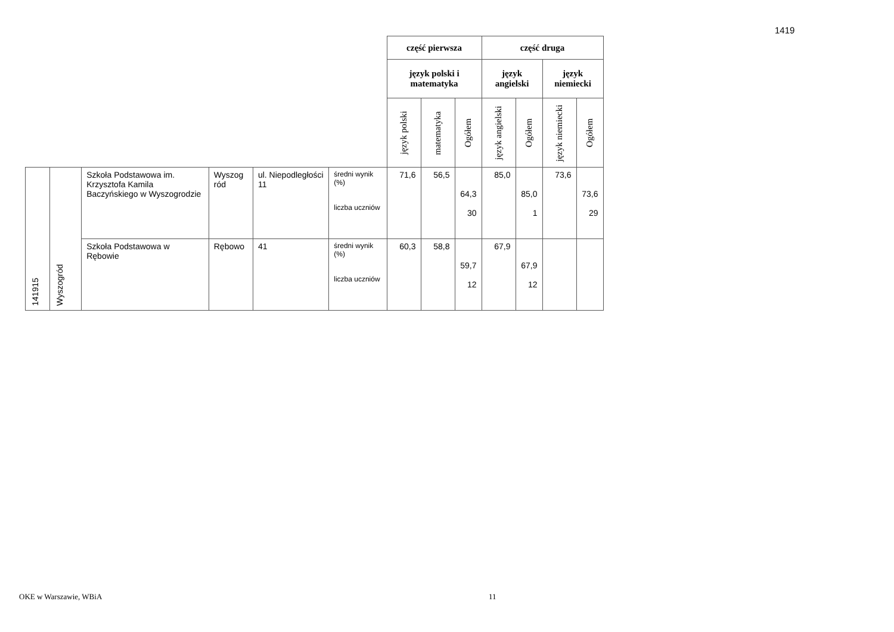1419
| | | | | | | część pierwsza | | | część druga | | | |
| | | | | | | język polski i matematyka | | | język angielski | | język niemiecki | |
| | | | | | | język polski | matematyka | Ogółem | język angielski | Ogółem | język niemiecki | Ogółem |
| 141915 | Wyszogród | Szkoła Podstawowa im. Krzysztofa Kamila Baczyńskiego w Wyszogrodzie | Wyszog ród | ul. Niepodległości 11 | średni wynik (%) liczba uczniów | 71,6 | 56,5 | 64,3 30 | 85,0 | 85,0 1 | 73,6 | 73,6 29 |
| | | Szkoła Podstawowa w Rębowie | Rębowo | 41 | średni wynik (%) liczba uczniów | 60,3 | 58,8 | 59,7 12 | 67,9 | 67,9 12 | | |
OKE w Warszawie, WBiA 11